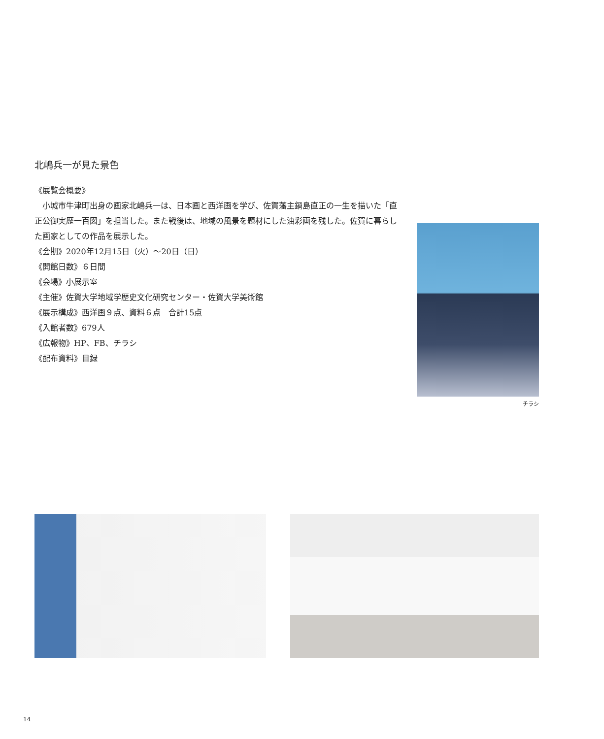北嶋兵一が見た景色
《展覧会概要》
　小城市牛津町出身の画家北嶋兵一は、日本画と西洋画を学び、佐賀藩主鍋島直正の一生を描いた「直正公御実歴一百図」を担当した。また戦後は、地域の風景を題材にした油彩画を残した。佐賀に暮らした画家としての作品を展示した。
《会期》2020年12月15日（火）～20日（日）
《開館日数》６日間
《会場》小展示室
《主催》佐賀大学地域学歴史文化研究センター・佐賀大学美術館
《展示構成》西洋画９点、資料６点　合計15点
《入館者数》679人
《広報物》HP、FB、チラシ
《配布資料》目録
チラシ
14